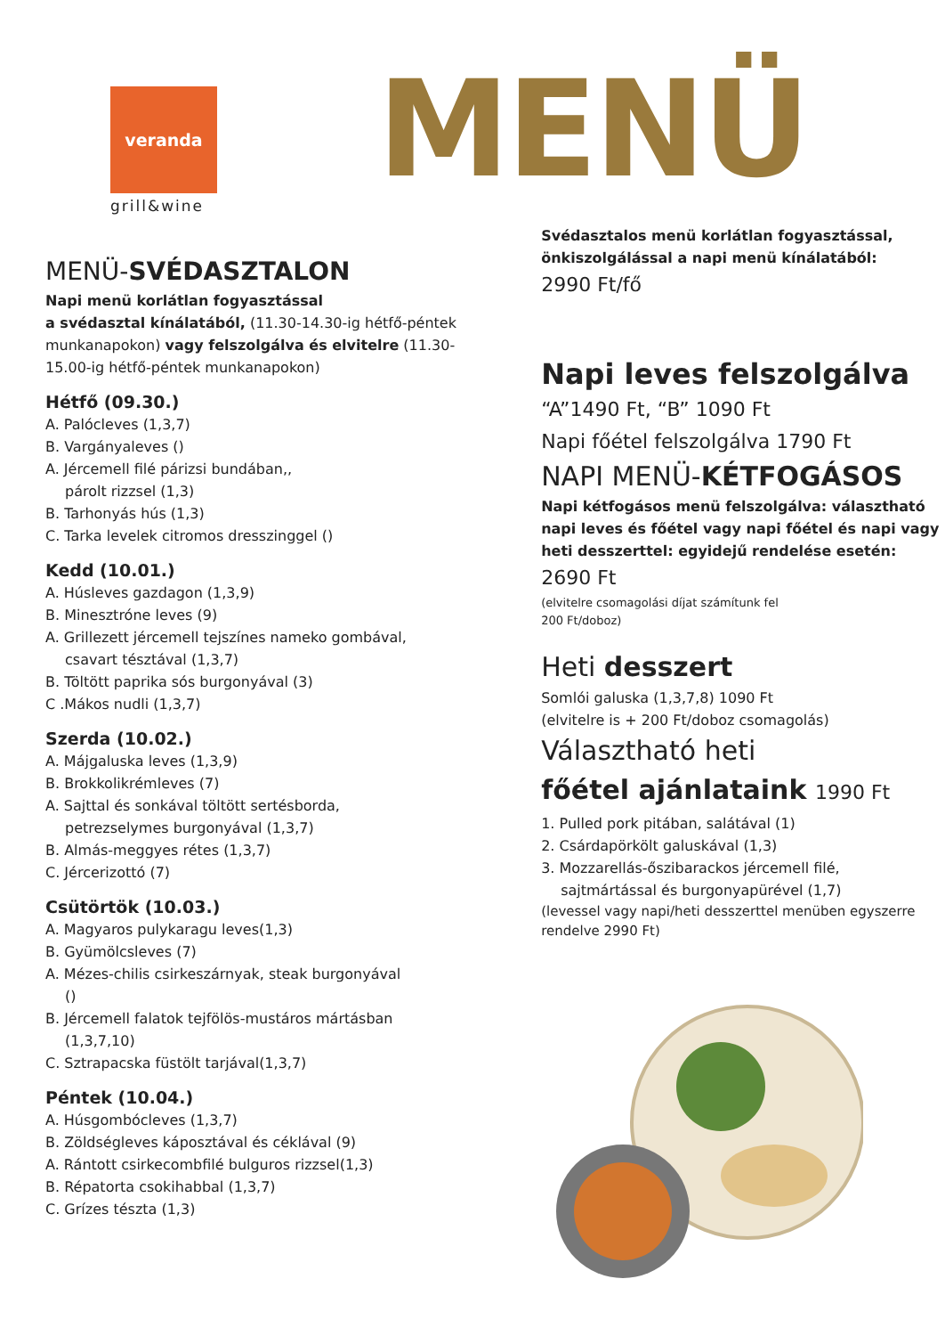veranda
grill&wine
MENÜ
MENÜ-SVÉDASZTALON
Napi menü korlátlan fogyasztással
a svédasztal kínálatából, (11.30-14.30-ig hétfő-péntek munkanapokon) vagy felszolgálva és elvitelre (11.30-15.00-ig hétfő-péntek munkanapokon)
Hétfő (09.30.)
A. Palócleves (1,3,7)
B. Vargányaleves ()
A. Jércemell filé párizsi bundában,,
párolt rizzsel (1,3)
B. Tarhonyás hús (1,3)
C. Tarka levelek citromos dresszinggel ()
Kedd (10.01.)
A. Húsleves gazdagon (1,3,9)
B. Minesztróne leves (9)
A. Grillezett jércemell tejszínes nameko gombával,
csavart tésztával (1,3,7)
B. Töltött paprika sós burgonyával (3)
C .Mákos nudli (1,3,7)
Szerda (10.02.)
A. Májgaluska leves (1,3,9)
B. Brokkolikrémleves (7)
A. Sajttal és sonkával töltött sertésborda,
petrezselymes burgonyával (1,3,7)
B. Almás-meggyes rétes (1,3,7)
C. Jércerizottó (7)
Csütörtök (10.03.)
A. Magyaros pulykaragu leves(1,3)
B. Gyümölcsleves (7)
A. Mézes-chilis csirkeszárnyak, steak burgonyával
()
B. Jércemell falatok tejfölös-mustáros mártásban
(1,3,7,10)
C. Sztrapacska füstölt tarjával(1,3,7)
Péntek (10.04.)
A. Húsgombócleves (1,3,7)
B. Zöldségleves káposztával és céklával (9)
A. Rántott csirkecombfilé bulguros rizzsel(1,3)
B. Répatorta csokihabbal (1,3,7)
C. Grízes tészta (1,3)
Svédasztalos menü korlátlan fogyasztással, önkiszolgálással a napi menü kínálatából:
2990 Ft/fő
Napi leves felszolgálva
“A”1490 Ft, “B” 1090 Ft
Napi főétel felszolgálva 1790 Ft
NAPI MENÜ-KÉTFOGÁSOS
Napi kétfogásos menü felszolgálva: választható napi leves és főétel vagy napi főétel és napi vagy heti desszerttel: egyidejű rendelése esetén:
2690 Ft
(elvitelre csomagolási díjat számítunk fel
200 Ft/doboz)
Heti desszert
Somlói galuska (1,3,7,8) 1090 Ft
(elvitelre is + 200 Ft/doboz csomagolás)
Választható heti
főétel ajánlataink 1990 Ft
1. Pulled pork pitában, salátával (1)
2. Csárdapörkölt galuskával (1,3)
3. Mozzarellás-őszibarackos jércemell filé,
sajtmártással és burgonyapürével (1,7)
(levessel vagy napi/heti desszerttel menüben egyszerre rendelve 2990 Ft)